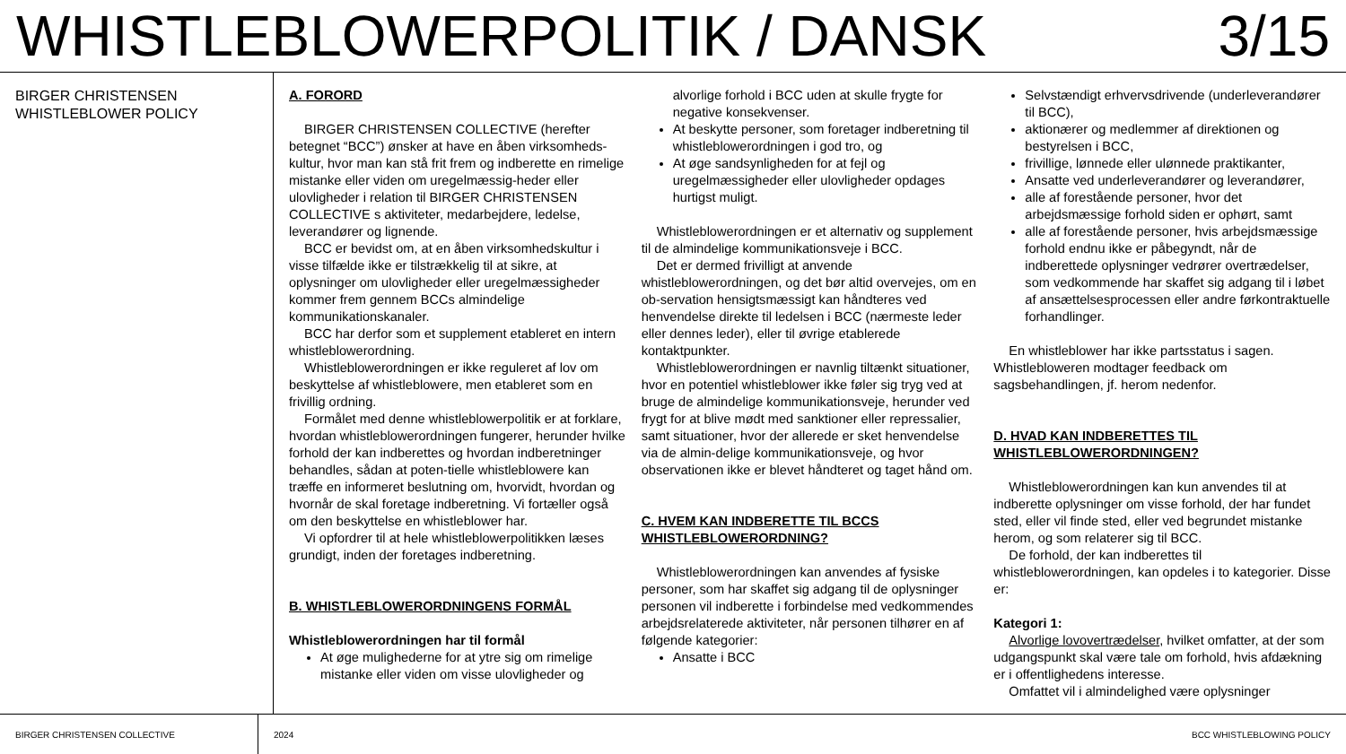WHISTLEBLOWERPOLITIK / DANSK 3/15
BIRGER CHRISTENSEN
WHISTLEBLOWER POLICY
A. FORORD
BIRGER CHRISTENSEN COLLECTIVE (herefter betegnet “BCC”) ønsker at have en åben virksomheds-kultur, hvor man kan stå frit frem og indberette en rimelige mistanke eller viden om uregelmæssig-heder eller ulovligheder i relation til BIRGER CHRISTENSEN COLLECTIVE s aktiviteter, medarbejdere, ledelse, leverandører og lignende.
BCC er bevidst om, at en åben virksomhedskultur i visse tilfælde ikke er tilstrækkelig til at sikre, at oplysninger om ulovligheder eller uregelmæssigheder kommer frem gennem BCCs almindelige kommunikationskanaler.
BCC har derfor som et supplement etableret en intern whistleblowerordning.
Whistleblowerordningen er ikke reguleret af lov om beskyttelse af whistleblowere, men etableret som en frivillig ordning.
Formålet med denne whistleblowerpolitik er at forklare, hvordan whistleblowerordningen fungerer, herunder hvilke forhold der kan indberettes og hvordan indberetninger behandles, sådan at poten-tielle whistleblowere kan træffe en informeret beslutning om, hvorvidt, hvordan og hvornår de skal foretage indberetning. Vi fortæller også om den beskyttelse en whistleblower har.
Vi opfordrer til at hele whistleblowerpolitikken læses grundigt, inden der foretages indberetning.
B. WHISTLEBLOWERORDNINGENS FORMÅL
Whistleblowerordningen har til formål
At øge mulighederne for at ytre sig om rimelige mistanke eller viden om visse ulovligheder og
alvorlige forhold i BCC uden at skulle frygte for negative konsekvenser.
At beskytte personer, som foretager indberetning til whistleblowerordningen i god tro, og
At øge sandsynligheden for at fejl og uregelmæssigheder eller ulovligheder opdages hurtigst muligt.
Whistleblowerordningen er et alternativ og supplement til de almindelige kommunikationsveje i BCC.
Det er dermed frivilligt at anvende whistleblowerordningen, og det bør altid overvejes, om en ob-servation hensigtsmæssigt kan håndteres ved henvendelse direkte til ledelsen i BCC (nærmeste leder eller dennes leder), eller til øvrige etablerede kontaktpunkter.
Whistleblowerordningen er navnlig tiltænkt situationer, hvor en potentiel whistleblower ikke føler sig tryg ved at bruge de almindelige kommunikationsveje, herunder ved frygt for at blive mødt med sanktioner eller repressalier, samt situationer, hvor der allerede er sket henvendelse via de almin-delige kommunikationsveje, og hvor observationen ikke er blevet håndteret og taget hånd om.
C. HVEM KAN INDBERETTE TIL BCCS WHISTLEBLOWERORDNING?
Whistleblowerordningen kan anvendes af fysiske personer, som har skaffet sig adgang til de oplysninger personen vil indberette i forbindelse med vedkommendes arbejdsrelaterede aktiviteter, når personen tilhører en af følgende kategorier:
Ansatte i BCC
Selvstændigt erhvervsdrivende (underleverandører til BCC),
aktionærer og medlemmer af direktionen og bestyrelsen i BCC,
frivillige, lønnede eller ulønnede praktikanter,
Ansatte ved underleverandører og leverandører,
alle af forestående personer, hvor det arbejdsmæssige forhold siden er ophørt, samt
alle af forestående personer, hvis arbejdsmæssige forhold endnu ikke er påbegyndt, når de indberettede oplysninger vedrører overtrædelser, som vedkommende har skaffet sig adgang til i løbet af ansættelsesprocessen eller andre førkontraktuelle forhandlinger.
En whistleblower har ikke partsstatus i sagen. Whistlebloweren modtager feedback om sagsbehandlingen, jf. herom nedenfor.
D. HVAD KAN INDBERETTES TIL WHISTLEBLOWERORDNINGEN?
Whistleblowerordningen kan kun anvendes til at indberette oplysninger om visse forhold, der har fundet sted, eller vil finde sted, eller ved begrundet mistanke herom, og som relaterer sig til BCC.
De forhold, der kan indberettes til whistleblowerordningen, kan opdeles i to kategorier. Disse er:
Kategori 1:
Alvorlige lovovertrædelser, hvilket omfatter, at der som udgangspunkt skal være tale om forhold, hvis afdækning er i offentlighedens interesse.
Omfattet vil i almindelighed være oplysninger
BIRGER CHRISTENSEN COLLECTIVE
2024 BCC WHISTLEBLOWING POLICY